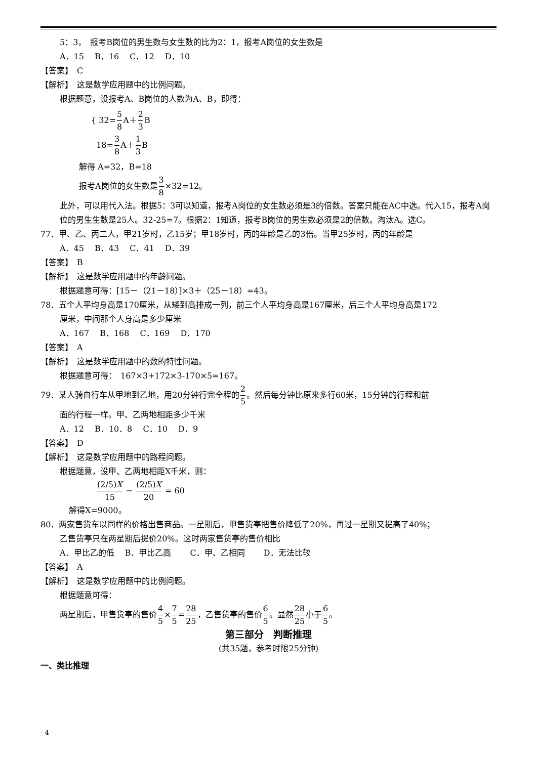5：3，　报考B岗位的男生数与女生数的比为2：1，报考A岗位的女生数是
A．15　 B．16　 C．12　 D．10
【答案】　C
【解析】　这是数学应用题中的比例问题。
根据题意，设报考A、B岗位的人数为A、B，即得：
{ 32=5 8 A＋2 3 B
18=3 8 A＋1 3 B
解得 A=32，B=18
报考A岗位的女生数是3 8×32=12。
此外，可以用代入法。根据5：3可以知道，报考A岗位的女生数必须是3的倍数。答案只能在AC中选。代入15，报考A岗位的男生生数是25人。32-25=7。根据2：1知道，报考B岗位的男生数必须是2的倍数。淘汰A。选C。
77．甲、乙、丙二人，甲21岁时，乙15岁；甲18岁时，丙的年龄是乙的3倍。当甲25岁时，丙的年龄是
A．45　 B．43　 C．41　 D．39
【答案】　B
【解析】　这是数学应用题中的年龄问题。
根据题意可得：[15－（21－18）]×3＋（25－18）=43。
78．五个人平均身高是170厘米，从矮到高排成一列，前三个人平均身高是167厘米，后三个人平均身高是172
厘米，中间那个人身高是多少厘米
A．167　 B．168　 C．169　 D．170
【答案】　A
【解析】　这是数学应用题中的数的特性问题。
根据题意可得：　167×3+172×3-170×5=167。
79．某人骑自行车从甲地到乙地，用20分钟行完全程的2 5。然后每分钟比原来多行60米，15分钟的行程和前
面的行程一样。甲、乙两地相距多少千米
A．12　 B．10．8　 C．10　 D．9
【答案】　D
【解析】　这是数学应用题中的路程问题。
根据题意，设甲、乙两地相距X千米，则：
(2/5)X 15 − (2/5)X 20 = 60
解得X=9000。
80．两家售货车以同样的价格出售商品。一星期后，甲售货亭把售价降低了20%，再过一星期又提高了40%；
乙售货亭只在两星期后提价20%。这时两家售货亭的售价相比
A．甲比乙的低　 B．甲比乙高　　 C．甲、乙相同　　 D．无法比较
【答案】　A
【解析】　这是数学应用题中的比例问题。
根据题意可得：
两星期后，甲售货亭的售价4 5×7 5=28 25，乙售货亭的售价6 5。显然28 25小于6 5。
第三部分　判断推理
(共35题，参考时限25分钟)
一、类比推理
- 4 -